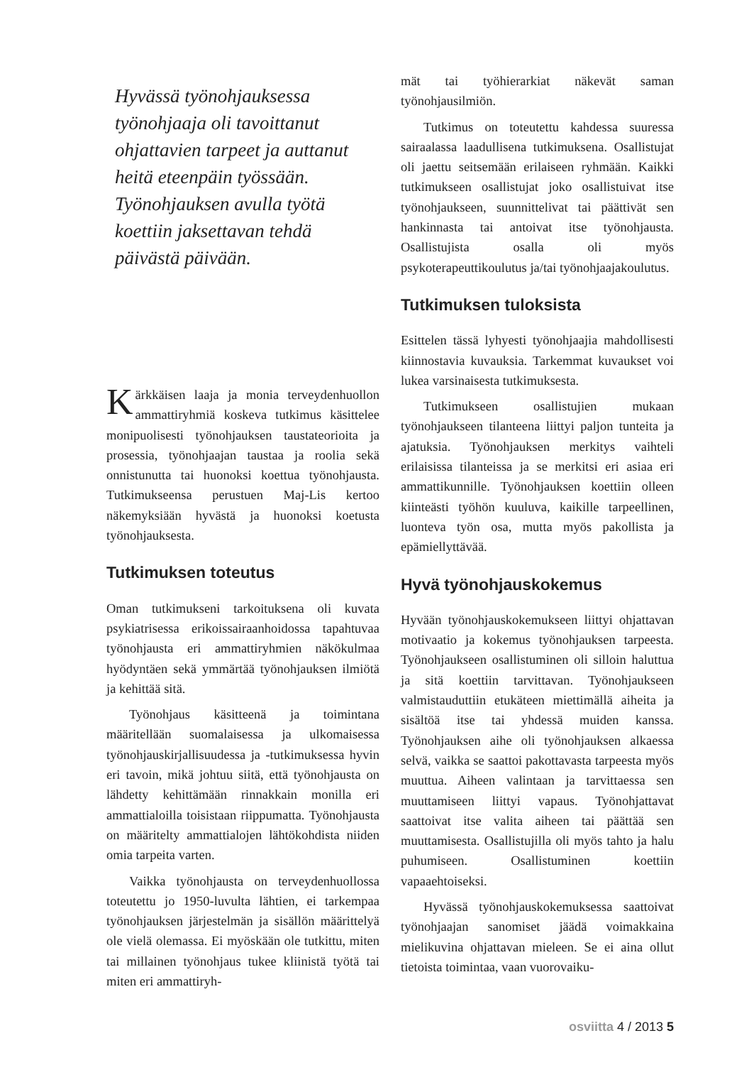Hyvässä työnohjauksessa työnohjaaja oli tavoittanut ohjattavien tarpeet ja auttanut heitä eteenpäin työssään. Työnohjauksen avulla työtä koettiin jaksettavan tehdä päivästä päivään.
Kärkkäisen laaja ja monia terveydenhuollon ammattiryhmiä koskeva tutkimus käsittelee monipuolisesti työnohjauksen taustateorioita ja prosessia, työnohjaajan taustaa ja roolia sekä onnistunutta tai huonoksi koettua työnohjausta. Tutkimukseensa perustuen Maj-Lis kertoo näkemyksiään hyvästä ja huonoksi koetusta työnohjauksesta.
Tutkimuksen toteutus
Oman tutkimukseni tarkoituksena oli kuvata psykiatrisessa erikoissairaanhoidossa tapahtuvaa työnohjausta eri ammattiryhmien näkökulmaa hyödyntäen sekä ymmärtää työnohjauksen ilmiötä ja kehittää sitä.
Työnohjaus käsitteenä ja toimintana määritellään suomalaisessa ja ulkomaisessa työnohjauskirjallisuudessa ja -tutkimuksessa hyvin eri tavoin, mikä johtuu siitä, että työnohjausta on lähdetty kehittämään rinnakkain monilla eri ammattialoilla toisistaan riippumatta. Työnohjausta on määritelty ammattialojen lähtökohdista niiden omia tarpeita varten.
Vaikka työnohjausta on terveydenhuollossa toteutettu jo 1950-luvulta lähtien, ei tarkempaa työnohjauksen järjestelmän ja sisällön määrittelyä ole vielä olemassa. Ei myöskään ole tutkittu, miten tai millainen työnohjaus tukee kliinistä työtä tai miten eri ammattiryh-
mät tai työhierarkiat näkevät saman työnohjausilmiön.
Tutkimus on toteutettu kahdessa suuressa sairaalassa laadullisena tutkimuksena. Osallistujat oli jaettu seitsemään erilaiseen ryhmään. Kaikki tutkimukseen osallistujat joko osallistuivat itse työnohjaukseen, suunnittelivat tai päättivät sen hankinnasta tai antoivat itse työnohjausta. Osallistujista osalla oli myös psykoterapeuttikoulutus ja/tai työnohjaajakoulutus.
Tutkimuksen tuloksista
Esittelen tässä lyhyesti työnohjaajia mahdollisesti kiinnostavia kuvauksia. Tarkemmat kuvaukset voi lukea varsinaisesta tutkimuksesta.
Tutkimukseen osallistujien mukaan työnohjaukseen tilanteena liittyi paljon tunteita ja ajatuksia. Työnohjauksen merkitys vaihteli erilaisissa tilanteissa ja se merkitsi eri asiaa eri ammattikunnille. Työnohjauksen koettiin olleen kiinteästi työhön kuuluva, kaikille tarpeellinen, luonteva työn osa, mutta myös pakollista ja epämiellyttävää.
Hyvä työnohjauskokemus
Hyvään työnohjauskokemukseen liittyi ohjattavan motivaatio ja kokemus työnohjauksen tarpeesta. Työnohjaukseen osallistuminen oli silloin haluttua ja sitä koettiin tarvittavan. Työnohjaukseen valmistauduttiin etukäteen miettimällä aiheita ja sisältöä itse tai yhdessä muiden kanssa. Työnohjauksen aihe oli työnohjauksen alkaessa selvä, vaikka se saattoi pakottavasta tarpeesta myös muuttua. Aiheen valintaan ja tarvittaessa sen muuttamiseen liittyi vapaus. Työnohjattavat saattoivat itse valita aiheen tai päättää sen muuttamisesta. Osallistujilla oli myös tahto ja halu puhumiseen. Osallistuminen koettiin vapaaehtoiseksi.
Hyvässä työnohjauskokemuksessa saattoivat työnohjaajan sanomiset jäädä voimakkaina mielikuvina ohjattavan mieleen. Se ei aina ollut tietoista toimintaa, vaan vuorovaiku-
osviitta 4 / 2013 5